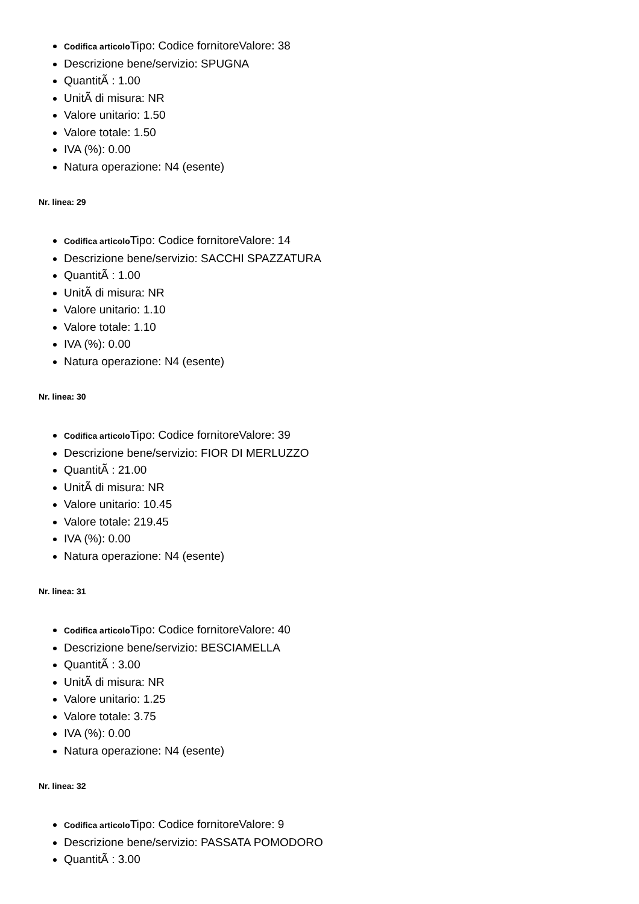Codifica articolo Tipo: Codice fornitoreValore: 38
Descrizione bene/servizio: SPUGNA
QuantitÃ : 1.00
UnitÃ di misura: NR
Valore unitario: 1.50
Valore totale: 1.50
IVA (%): 0.00
Natura operazione: N4 (esente)
Nr. linea: 29
Codifica articolo Tipo: Codice fornitoreValore: 14
Descrizione bene/servizio: SACCHI SPAZZATURA
QuantitÃ : 1.00
UnitÃ di misura: NR
Valore unitario: 1.10
Valore totale: 1.10
IVA (%): 0.00
Natura operazione: N4 (esente)
Nr. linea: 30
Codifica articolo Tipo: Codice fornitoreValore: 39
Descrizione bene/servizio: FIOR DI MERLUZZO
QuantitÃ : 21.00
UnitÃ di misura: NR
Valore unitario: 10.45
Valore totale: 219.45
IVA (%): 0.00
Natura operazione: N4 (esente)
Nr. linea: 31
Codifica articolo Tipo: Codice fornitoreValore: 40
Descrizione bene/servizio: BESCIAMELLA
QuantitÃ : 3.00
UnitÃ di misura: NR
Valore unitario: 1.25
Valore totale: 3.75
IVA (%): 0.00
Natura operazione: N4 (esente)
Nr. linea: 32
Codifica articolo Tipo: Codice fornitoreValore: 9
Descrizione bene/servizio: PASSATA POMODORO
QuantitÃ : 3.00